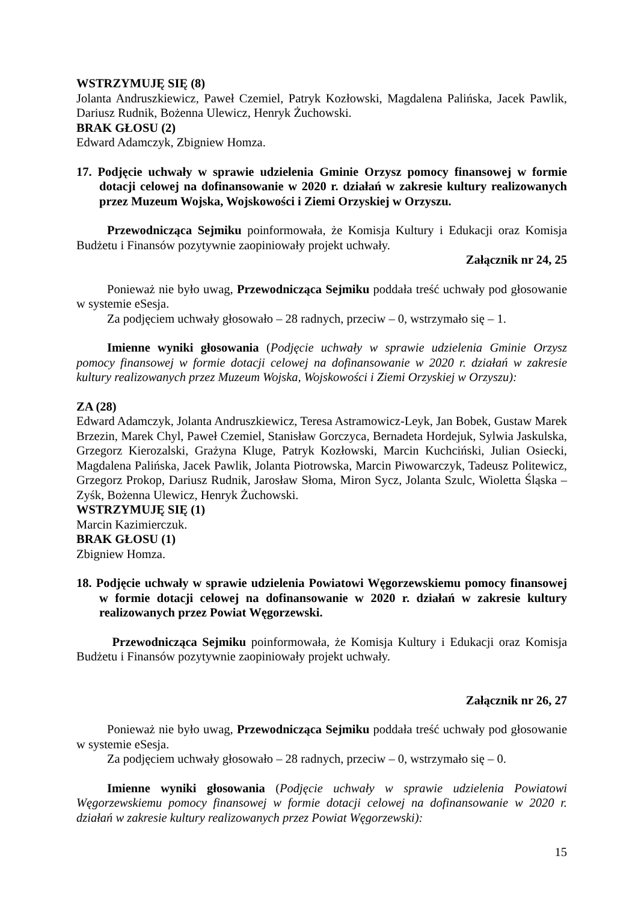WSTRZYMUJĘ SIĘ (8)
Jolanta Andruszkiewicz, Paweł Czemiel, Patryk Kozłowski, Magdalena Palińska, Jacek Pawlik, Dariusz Rudnik, Bożenna Ulewicz, Henryk Żuchowski.
BRAK GŁOSU (2)
Edward Adamczyk, Zbigniew Homza.
17. Podjęcie uchwały w sprawie udzielenia Gminie Orzysz pomocy finansowej w formie dotacji celowej na dofinansowanie w 2020 r. działań w zakresie kultury realizowanych przez Muzeum Wojska, Wojskowości i Ziemi Orzyskiej w Orzyszu.
Przewodnicząca Sejmiku poinformowała, że Komisja Kultury i Edukacji oraz Komisja Budżetu i Finansów pozytywnie zaopiniowały projekt uchwały.
Załącznik nr 24, 25
Ponieważ nie było uwag, Przewodnicząca Sejmiku poddała treść uchwały pod głosowanie w systemie eSesja.
Za podjęciem uchwały głosowało – 28 radnych, przeciw – 0, wstrzymało się – 1.
Imienne wyniki głosowania (Podjęcie uchwały w sprawie udzielenia Gminie Orzysz pomocy finansowej w formie dotacji celowej na dofinansowanie w 2020 r. działań w zakresie kultury realizowanych przez Muzeum Wojska, Wojskowości i Ziemi Orzyskiej w Orzyszu):
ZA (28)
Edward Adamczyk, Jolanta Andruszkiewicz, Teresa Astramowicz-Leyk, Jan Bobek, Gustaw Marek Brzezin, Marek Chyl, Paweł Czemiel, Stanisław Gorczyca, Bernadeta Hordejuk, Sylwia Jaskulska, Grzegorz Kierozalski, Grażyna Kluge, Patryk Kozłowski, Marcin Kuchciński, Julian Osiecki, Magdalena Palińska, Jacek Pawlik, Jolanta Piotrowska, Marcin Piwowarczyk, Tadeusz Politewicz, Grzegorz Prokop, Dariusz Rudnik, Jarosław Słoma, Miron Sycz, Jolanta Szulc, Wioletta Śląska – Zyśk, Bożenna Ulewicz, Henryk Żuchowski.
WSTRZYMUJĘ SIĘ (1)
Marcin Kazimierczuk.
BRAK GŁOSU (1)
Zbigniew Homza.
18. Podjęcie uchwały w sprawie udzielenia Powiatowi Węgorzewskiemu pomocy finansowej w formie dotacji celowej na dofinansowanie w 2020 r. działań w zakresie kultury realizowanych przez Powiat Węgorzewski.
Przewodnicząca Sejmiku poinformowała, że Komisja Kultury i Edukacji oraz Komisja Budżetu i Finansów pozytywnie zaopiniowały projekt uchwały.
Załącznik nr 26, 27
Ponieważ nie było uwag, Przewodnicząca Sejmiku poddała treść uchwały pod głosowanie w systemie eSesja.
Za podjęciem uchwały głosowało – 28 radnych, przeciw – 0, wstrzymało się – 0.
Imienne wyniki głosowania (Podjęcie uchwały w sprawie udzielenia Powiatowi Węgorzewskiemu pomocy finansowej w formie dotacji celowej na dofinansowanie w 2020 r. działań w zakresie kultury realizowanych przez Powiat Węgorzewski):
15